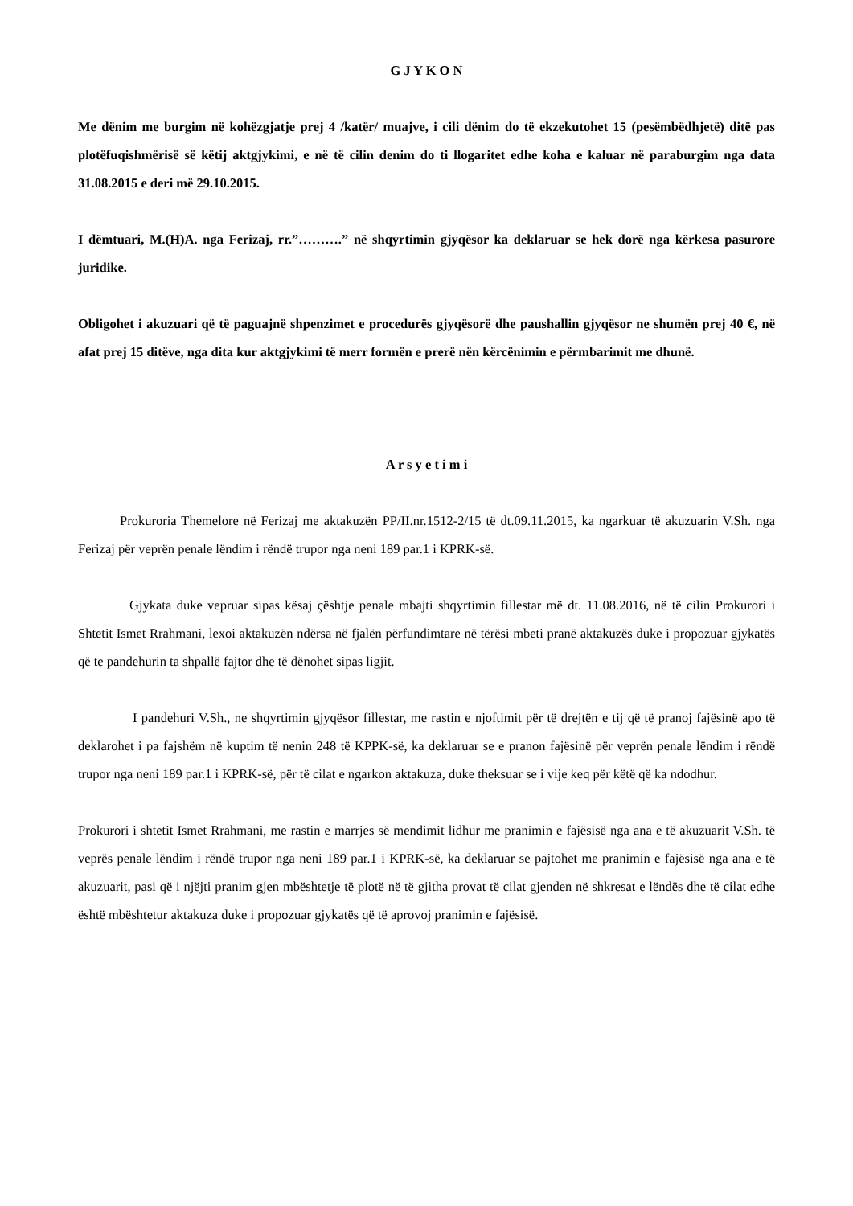G J Y K O N
Me dënim me burgim në kohëzgjatje prej 4 /katër/ muajve, i cili dënim do të ekzekutohet 15 (pesëmbëdhjetë) ditë pas plotëfuqishmërisë së këtij aktgjykimi, e në të cilin denim do ti llogaritet edhe koha e kaluar në paraburgim nga data 31.08.2015 e deri më 29.10.2015.
I dëmtuari, M.(H)A. nga Ferizaj, rr.”……….” në shqyrtimin gjyqësor ka deklaruar se hek dorë nga kërkesa pasurore juridike.
Obligohet i akuzuari që të paguajnë shpenzimet e procedurës gjyqësorë dhe paushallin gjyqësor ne shumën prej 40 €, në afat prej 15 ditëve, nga dita kur aktgjykimi të merr formën e prerë nën kërcënimin e përmbarimit me dhunë.
A r s y e t i m i
Prokuroria Themelore në Ferizaj me aktakuzën PP/II.nr.1512-2/15 të dt.09.11.2015, ka ngarkuar të akuzuarin V.Sh. nga Ferizaj për veprën penale lëndim i rëndë trupor nga neni 189 par.1 i KPRK-së.
Gjykata duke vepruar sipas kësaj çështje penale mbajti shqyrtimin fillestar më dt. 11.08.2016, në të cilin Prokurori i Shtetit Ismet Rrahmani, lexoi aktakuzën ndërsa në fjalën përfundimtare në tërësi mbeti pranë aktakuzës duke i propozuar gjykatës që te pandehurin ta shpallë fajtor dhe të dënohet sipas ligjit.
I pandehuri V.Sh., ne shqyrtimin gjyqësor fillestar, me rastin e njoftimit për të drejtën e tij që të pranoj fajësinë apo të deklarohet i pa fajshëm në kuptim të nenin 248 të KPPK-së, ka deklaruar se e pranon fajësinë për veprën penale lëndim i rëndë trupor nga neni 189 par.1 i KPRK-së, për të cilat e ngarkon aktakuza, duke theksuar se i vije keq për këtë që ka ndodhur.
Prokurori i shtetit Ismet Rrahmani, me rastin e marrjes së mendimit lidhur me pranimin e fajësisë nga ana e të akuzuarit V.Sh. të veprës penale lëndim i rëndë trupor nga neni 189 par.1 i KPRK-së, ka deklaruar se pajtohet me pranimin e fajësisë nga ana e të akuzuarit, pasi që i njëjti pranim gjen mbështetje të plotë në të gjitha provat të cilat gjenden në shkresat e lëndës dhe të cilat edhe është mbështetur aktakuza duke i propozuar gjykatës që të aprovoj pranimin e fajësisë.